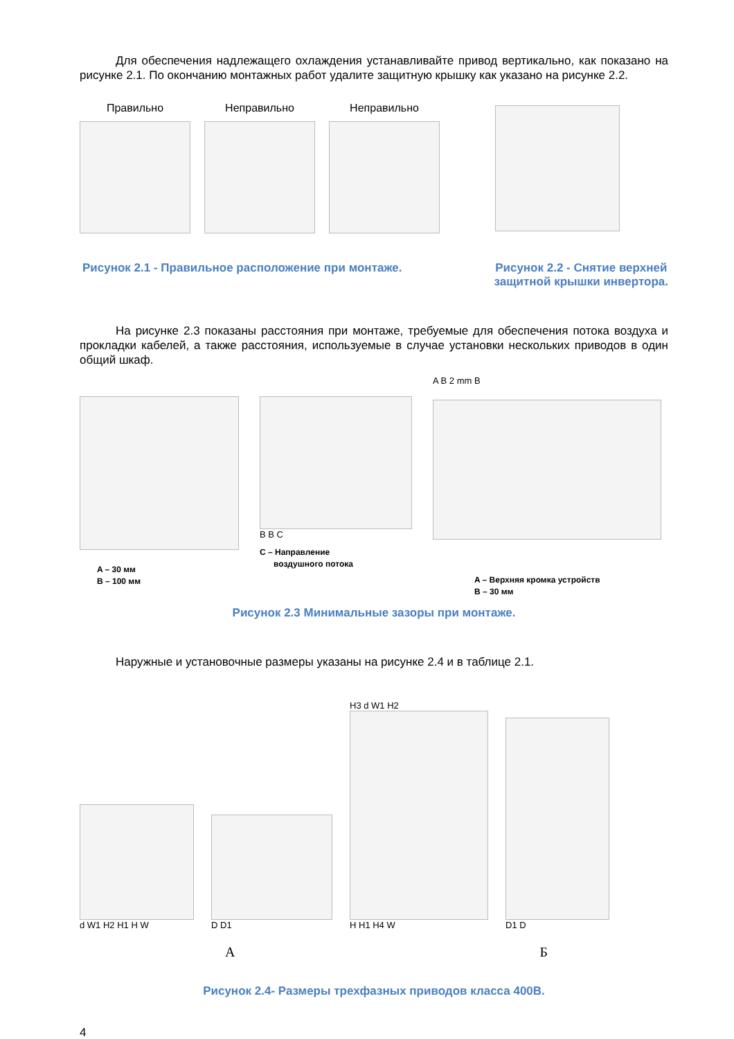Для обеспечения надлежащего охлаждения устанавливайте привод вертикально, как показано на рисунке 2.1. По окончанию монтажных работ удалите защитную крышку как указано на рисунке 2.2.
Правильно Неправильно Неправильно
Рисунок 2.1 - Правильное расположение при монтаже.
Рисунок 2.2 - Снятие верхней
защитной крышки инвертора.
На рисунке 2.3 показаны расстояния при монтаже, требуемые для обеспечения потока воздуха и прокладки кабелей, а также расстояния, используемые в случае установки нескольких приводов в один общий шкаф.
A – 30 мм
B – 100 мм
B B C
C – Направление
воздушного потока
A B 2 mm B
A – Верхняя кромка устройств
B – 30 мм
Рисунок 2.3 Минимальные зазоры при монтаже.
Наружные и установочные размеры указаны на рисунке 2.4 и в таблице 2.1.
d W1 H2 H1 H W
D D1
H3 d W1 H2
H H1 H4 W
D1 D
А Б
Рисунок 2.4- Размеры трехфазных приводов класса 400В.
4